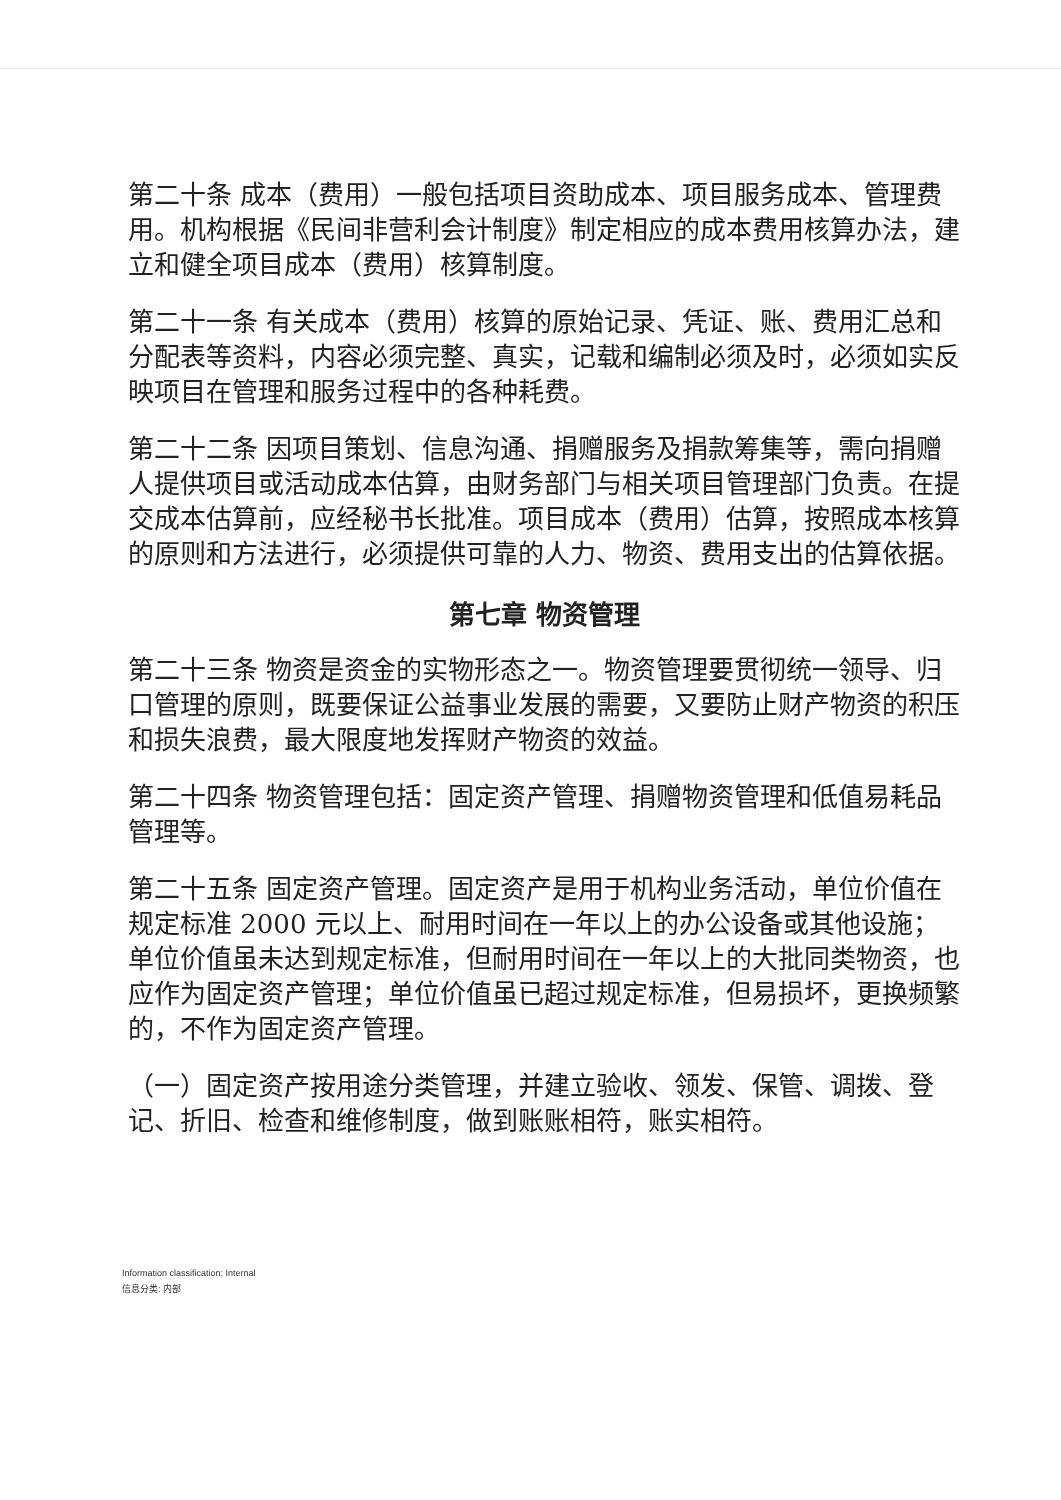第二十条 成本（费用）一般包括项目资助成本、项目服务成本、管理费用。机构根据《民间非营利会计制度》制定相应的成本费用核算办法，建立和健全项目成本（费用）核算制度。
第二十一条 有关成本（费用）核算的原始记录、凭证、账、费用汇总和分配表等资料，内容必须完整、真实，记载和编制必须及时，必须如实反映项目在管理和服务过程中的各种耗费。
第二十二条 因项目策划、信息沟通、捐赠服务及捐款筹集等，需向捐赠人提供项目或活动成本估算，由财务部门与相关项目管理部门负责。在提交成本估算前，应经秘书长批准。项目成本（费用）估算，按照成本核算的原则和方法进行，必须提供可靠的人力、物资、费用支出的估算依据。
第七章 物资管理
第二十三条 物资是资金的实物形态之一。物资管理要贯彻统一领导、归口管理的原则，既要保证公益事业发展的需要，又要防止财产物资的积压和损失浪费，最大限度地发挥财产物资的效益。
第二十四条 物资管理包括：固定资产管理、捐赠物资管理和低值易耗品管理等。
第二十五条 固定资产管理。固定资产是用于机构业务活动，单位价值在规定标准 2000 元以上、耐用时间在一年以上的办公设备或其他设施；单位价值虽未达到规定标准，但耐用时间在一年以上的大批同类物资，也应作为固定资产管理；单位价值虽已超过规定标准，但易损坏，更换频繁的，不作为固定资产管理。
（一）固定资产按用途分类管理，并建立验收、领发、保管、调拨、登记、折旧、检查和维修制度，做到账账相符，账实相符。
Information classification: Internal
信息分类: 内部